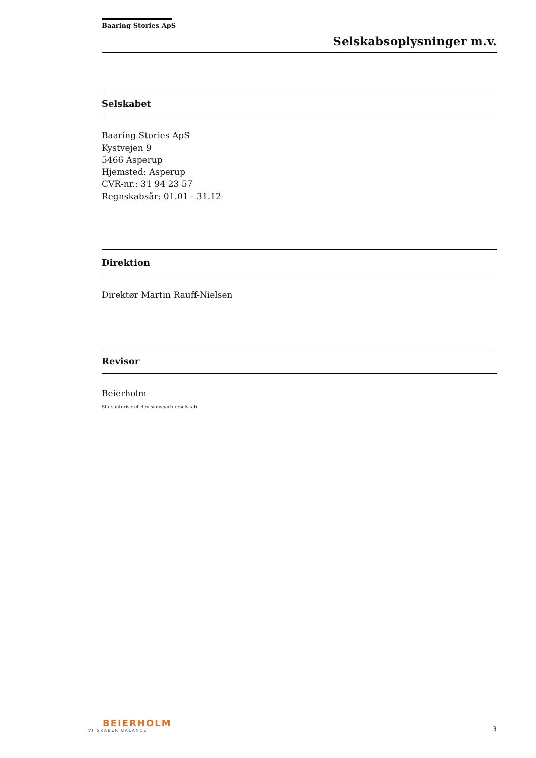Baaring Stories ApS
Selskabsoplysninger m.v.
Selskabet
Baaring Stories ApS
Kystvejen 9
5466 Asperup
Hjemsted: Asperup
CVR-nr.: 31 94 23 57
Regnskabsår: 01.01 - 31.12
Direktion
Direktør Martin Rauff-Nielsen
Revisor
Beierholm
Statsautoriseret Revisionspartnerselskab
BEIERHOLM
VI SKABER BALANCE
3